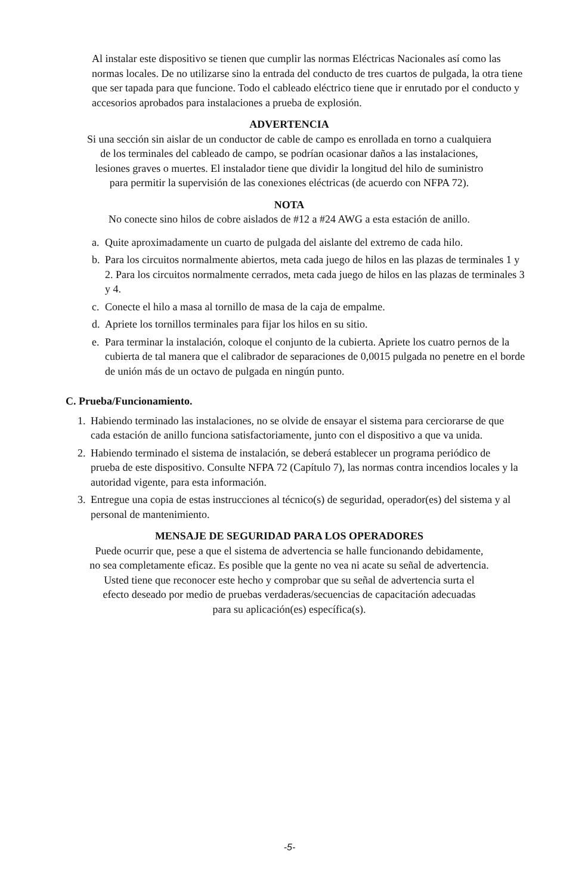Al instalar este dispositivo se tienen que cumplir las normas Eléctricas Nacionales así como las normas locales. De no utilizarse sino la entrada del conducto de tres cuartos de pulgada, la otra tiene que ser tapada para que funcione. Todo el cableado eléctrico tiene que ir enrutado por el conducto y accesorios aprobados para instalaciones a prueba de explosión.
ADVERTENCIA
Si una sección sin aislar de un conductor de cable de campo es enrollada en torno a cualquiera
de los terminales del cableado de campo, se podrían ocasionar daños a las instalaciones,
lesiones graves o muertes. El instalador tiene que dividir la longitud del hilo de suministro
para permitir la supervisión de las conexiones eléctricas (de acuerdo con NFPA 72).
NOTA
No conecte sino hilos de cobre aislados de #12 a #24 AWG a esta estación de anillo.
a. Quite aproximadamente un cuarto de pulgada del aislante del extremo de cada hilo.
b. Para los circuitos normalmente abiertos, meta cada juego de hilos en las plazas de terminales 1 y 2. Para los circuitos normalmente cerrados, meta cada juego de hilos en las plazas de terminales 3 y 4.
c. Conecte el hilo a masa al tornillo de masa de la caja de empalme.
d. Apriete los tornillos terminales para fijar los hilos en su sitio.
e. Para terminar la instalación, coloque el conjunto de la cubierta. Apriete los cuatro pernos de la cubierta de tal manera que el calibrador de separaciones de 0,0015 pulgada no penetre en el borde de unión más de un octavo de pulgada en ningún punto.
C. Prueba/Funcionamiento.
1. Habiendo terminado las instalaciones, no se olvide de ensayar el sistema para cerciorarse de que cada estación de anillo funciona satisfactoriamente, junto con el dispositivo a que va unida.
2. Habiendo terminado el sistema de instalación, se deberá establecer un programa periódico de prueba de este dispositivo. Consulte NFPA 72 (Capítulo 7), las normas contra incendios locales y la autoridad vigente, para esta información.
3. Entregue una copia de estas instrucciones al técnico(s) de seguridad, operador(es) del sistema y al personal de mantenimiento.
MENSAJE DE SEGURIDAD PARA LOS OPERADORES
Puede ocurrir que, pese a que el sistema de advertencia se halle funcionando debidamente,
no sea completamente eficaz. Es posible que la gente no vea ni acate su señal de advertencia.
Usted tiene que reconocer este hecho y comprobar que su señal de advertencia surta el
efecto deseado por medio de pruebas verdaderas/secuencias de capacitación adecuadas
para su aplicación(es) específica(s).
-5-